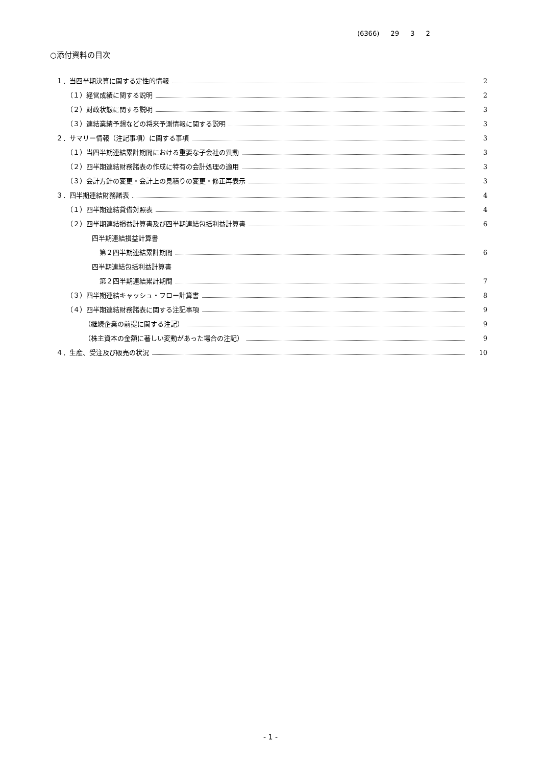(6366) 29 3 2
○添付資料の目次
１．当四半期決算に関する定性的情報 2
（１）経営成績に関する説明 2
（２）財政状態に関する説明 3
（３）連結業績予想などの将来予測情報に関する説明 3
２．サマリー情報（注記事項）に関する事項 3
（１）当四半期連結累計期間における重要な子会社の異動 3
（２）四半期連結財務諸表の作成に特有の会計処理の適用 3
（３）会計方針の変更・会計上の見積りの変更・修正再表示 3
３．四半期連結財務諸表 4
（１）四半期連結貸借対照表 4
（２）四半期連結損益計算書及び四半期連結包括利益計算書 6
四半期連結損益計算書
第２四半期連結累計期間 6
四半期連結包括利益計算書
第２四半期連結累計期間 7
（３）四半期連結キャッシュ・フロー計算書 8
（４）四半期連結財務諸表に関する注記事項 9
（継続企業の前提に関する注記） 9
（株主資本の金額に著しい変動があった場合の注記） 9
４．生産、受注及び販売の状況 10
- 1 -